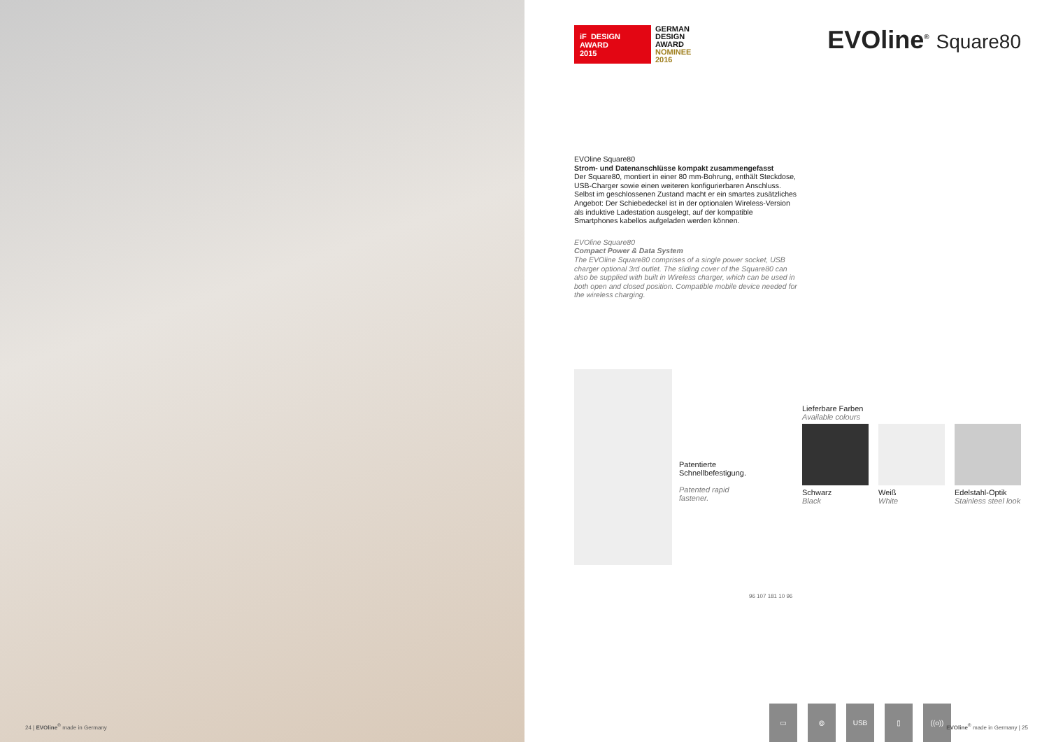24 | EVOline<sup>®</sup> made in Germany
iF DESIGN
AWARD
2015
GERMAN
DESIGN
AWARD
NOMINEE
2016
EVOline<sup>®</sup> Square80
EVOline Square80
Strom- und Datenanschlüsse kompakt zusammengefasst
Der Square80, montiert in einer 80 mm-Bohrung, enthält Steckdose, USB-Charger sowie einen weiteren konfigurier­baren Anschluss. Selbst im geschlossenen Zustand macht er ein smartes zusätzliches Angebot: Der Schiebedeckel ist in der optionalen Wireless-Version als induktive Ladestation ausgelegt, auf der kompatible Smartphones kabellos aufge­laden werden können.
EVOline Square80
Compact Power & Data System
The EVOline Square80 comprises of a single power socket, USB charger optional 3rd outlet. The sliding cover of the Square80 can also be supplied with built in Wireless charger, which can be used in both open and closed position. Compati­ble mobile device needed for the wireless charging.
Patentierte
Schnellbefestigung.
Patented rapid
fastener.
Lieferbare Farben
Available colours
Schwarz
Black
Weiß
White
Edelstahl-Optik
Stainless steel look
96 107 181 10 96
▭ ⦾ USB ▯ ((o))
EVOline<sup>®</sup> made in Germany | 25